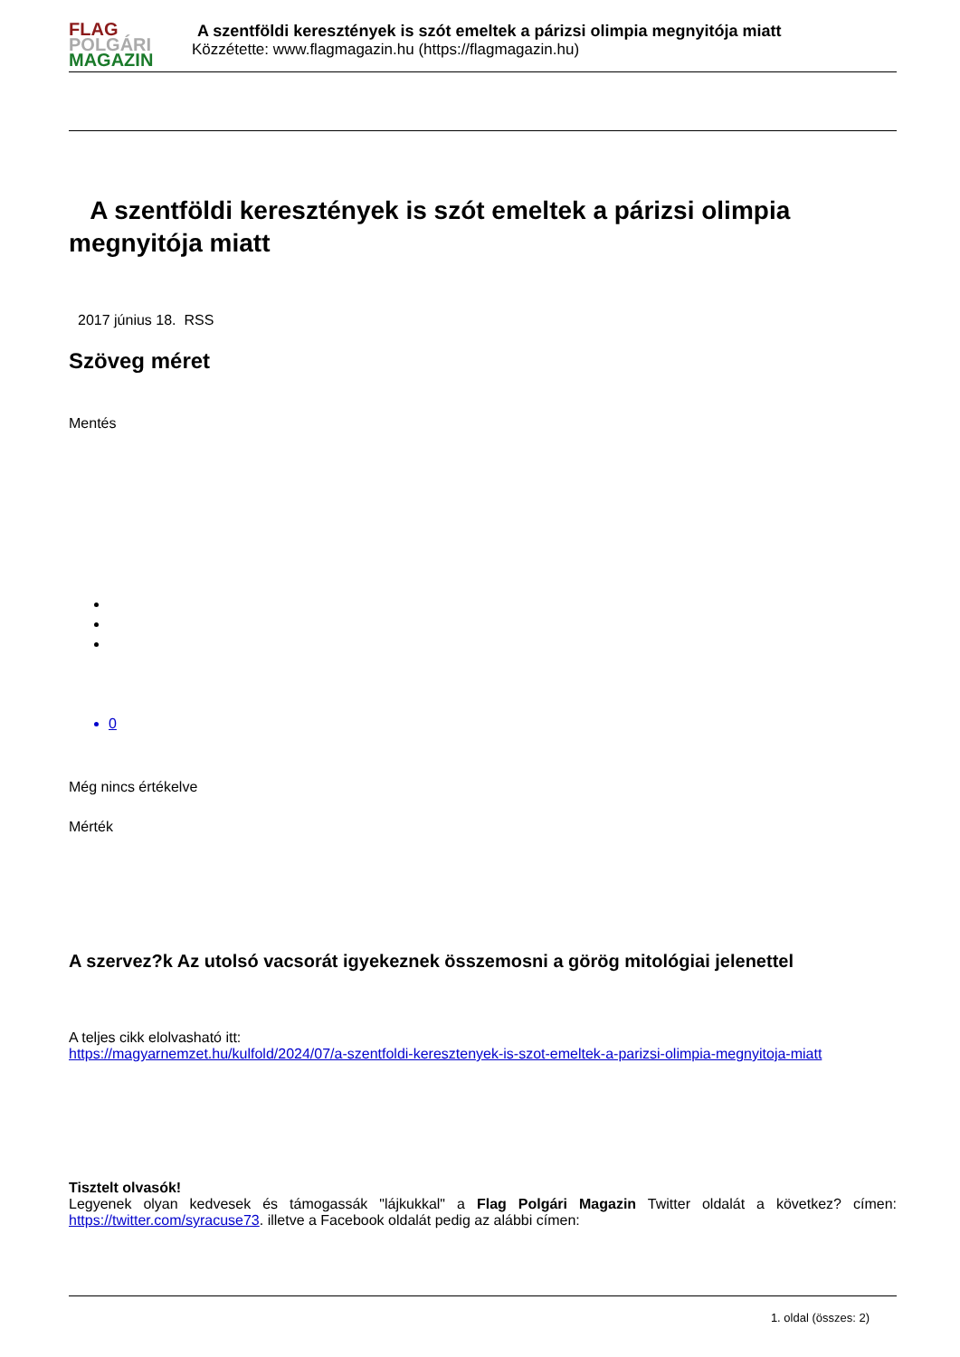FLAG
POLGÁRI
MAGAZIN
A szentföldi keresztények is szót emeltek a párizsi olimpia megnyitója miatt
Közzétette: www.flagmagazin.hu (https://flagmagazin.hu)
A szentföldi keresztények is szót emeltek a párizsi olimpia megnyitója miatt
2017 június 18. RSS
Szöveg méret
Mentés
0
Még nincs értékelve
Mérték
A szervez?k Az utolsó vacsorát igyekeznek összemosni a görög mitológiai jelenettel
A teljes cikk elolvasható itt:
https://magyarnemzet.hu/kulfold/2024/07/a-szentfoldi-keresztenyek-is-szot-emeltek-a-parizsi-olimpia-megnyitoja-miatt
Tisztelt olvasók!
Legyenek olyan kedvesek és támogassák "lájkukkal" a Flag Polgári Magazin Twitter oldalát a következ? címen: https://twitter.com/syracuse73. illetve a Facebook oldalát pedig az alábbi címen:
1. oldal (összes: 2)